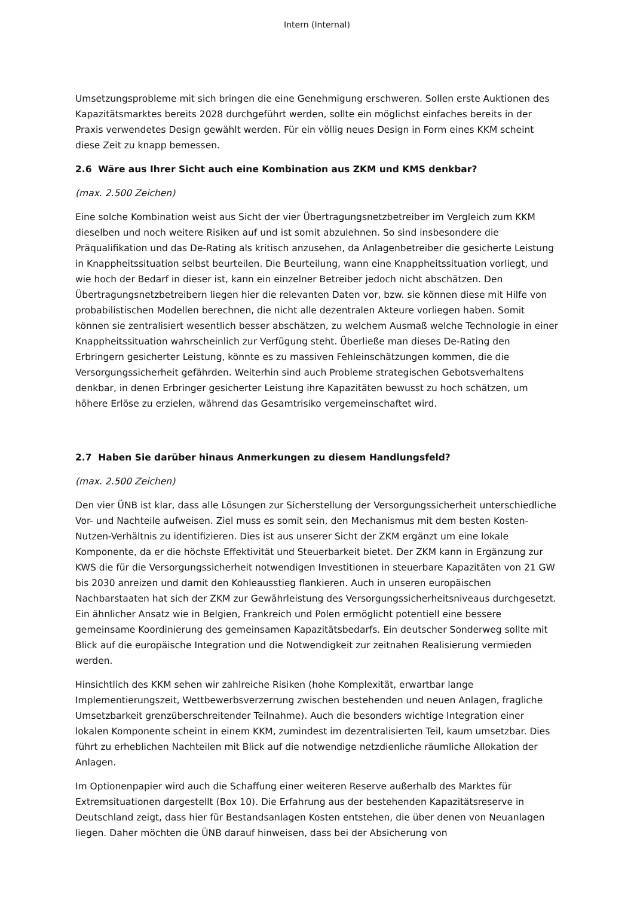Intern (Internal)
Umsetzungsprobleme mit sich bringen die eine Genehmigung erschweren. Sollen erste Auktionen des Kapazitätsmarktes bereits 2028 durchgeführt werden, sollte ein möglichst einfaches bereits in der Praxis verwendetes Design gewählt werden. Für ein völlig neues Design in Form eines KKM scheint diese Zeit zu knapp bemessen.
2.6 Wäre aus Ihrer Sicht auch eine Kombination aus ZKM und KMS denkbar?
(max. 2.500 Zeichen)
Eine solche Kombination weist aus Sicht der vier Übertragungsnetzbetreiber im Vergleich zum KKM dieselben und noch weitere Risiken auf und ist somit abzulehnen. So sind insbesondere die Präqualifikation und das De-Rating als kritisch anzusehen, da Anlagenbetreiber die gesicherte Leistung in Knappheitssituation selbst beurteilen. Die Beurteilung, wann eine Knappheitssituation vorliegt, und wie hoch der Bedarf in dieser ist, kann ein einzelner Betreiber jedoch nicht abschätzen. Den Übertragungsnetzbetreibern liegen hier die relevanten Daten vor, bzw. sie können diese mit Hilfe von probabilistischen Modellen berechnen, die nicht alle dezentralen Akteure vorliegen haben. Somit können sie zentralisiert wesentlich besser abschätzen, zu welchem Ausmaß welche Technologie in einer Knappheitssituation wahrscheinlich zur Verfügung steht. Überließe man dieses De-Rating den Erbringern gesicherter Leistung, könnte es zu massiven Fehleinschätzungen kommen, die die Versorgungssicherheit gefährden. Weiterhin sind auch Probleme strategischen Gebotsverhaltens denkbar, in denen Erbringer gesicherter Leistung ihre Kapazitäten bewusst zu hoch schätzen, um höhere Erlöse zu erzielen, während das Gesamtrisiko vergemeinschaftet wird.
2.7 Haben Sie darüber hinaus Anmerkungen zu diesem Handlungsfeld?
(max. 2.500 Zeichen)
Den vier ÜNB ist klar, dass alle Lösungen zur Sicherstellung der Versorgungssicherheit unterschiedliche Vor- und Nachteile aufweisen. Ziel muss es somit sein, den Mechanismus mit dem besten Kosten-Nutzen-Verhältnis zu identifizieren. Dies ist aus unserer Sicht der ZKM ergänzt um eine lokale Komponente, da er die höchste Effektivität und Steuerbarkeit bietet. Der ZKM kann in Ergänzung zur KWS die für die Versorgungssicherheit notwendigen Investitionen in steuerbare Kapazitäten von 21 GW bis 2030 anreizen und damit den Kohleausstieg flankieren. Auch in unseren europäischen Nachbarstaaten hat sich der ZKM zur Gewährleistung des Versorgungssicherheitsniveaus durchgesetzt. Ein ähnlicher Ansatz wie in Belgien, Frankreich und Polen ermöglicht potentiell eine bessere gemeinsame Koordinierung des gemeinsamen Kapazitätsbedarfs. Ein deutscher Sonderweg sollte mit Blick auf die europäische Integration und die Notwendigkeit zur zeitnahen Realisierung vermieden werden.
Hinsichtlich des KKM sehen wir zahlreiche Risiken (hohe Komplexität, erwartbar lange Implementierungszeit, Wettbewerbsverzerrung zwischen bestehenden und neuen Anlagen, fragliche Umsetzbarkeit grenzüberschreitender Teilnahme). Auch die besonders wichtige Integration einer lokalen Komponente scheint in einem KKM, zumindest im dezentralisierten Teil, kaum umsetzbar. Dies führt zu erheblichen Nachteilen mit Blick auf die notwendige netzdienliche räumliche Allokation der Anlagen.
Im Optionenpapier wird auch die Schaffung einer weiteren Reserve außerhalb des Marktes für Extremsituationen dargestellt (Box 10). Die Erfahrung aus der bestehenden Kapazitätsreserve in Deutschland zeigt, dass hier für Bestandsanlagen Kosten entstehen, die über denen von Neuanlagen liegen. Daher möchten die ÜNB darauf hinweisen, dass bei der Absicherung von